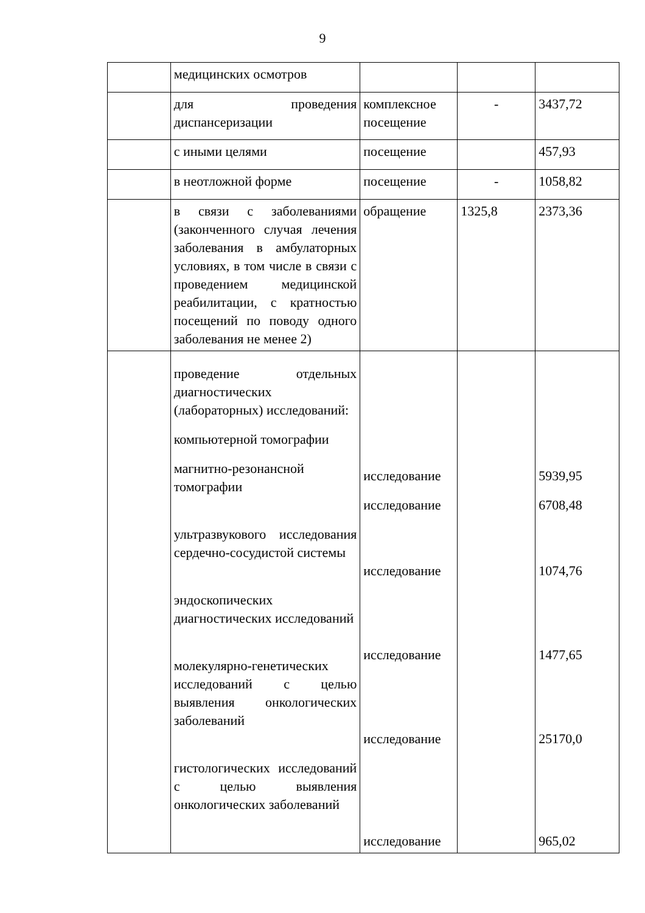9
| | медицинских осмотров | | | |
| | для проведения диспансеризации | комплексное посещение | - | 3437,72 |
| | с иными целями | посещение | | 457,93 |
| | в неотложной форме | посещение | - | 1058,82 |
| | в связи с заболеваниями (законченного случая лечения заболевания в амбулаторных условиях, в том числе в связи с проведением медицинской реабилитации, с кратностью посещений по поводу одного заболевания не менее 2) | обращение | 1325,8 | 2373,36 |
| | проведение отдельных диагностических (лабораторных) исследований: компьютерной томографии магнитно-резонансной томографии ультразвукового исследования сердечно-сосудистой системы эндоскопических диагностических исследований молекулярно-генетических исследований с целью выявления онкологических заболеваний гистологических исследований с целью выявления онкологических заболеваний | исследование исследование исследование исследование исследование исследование | | 5939,95 6708,48 1074,76 1477,65 25170,0 965,02 |